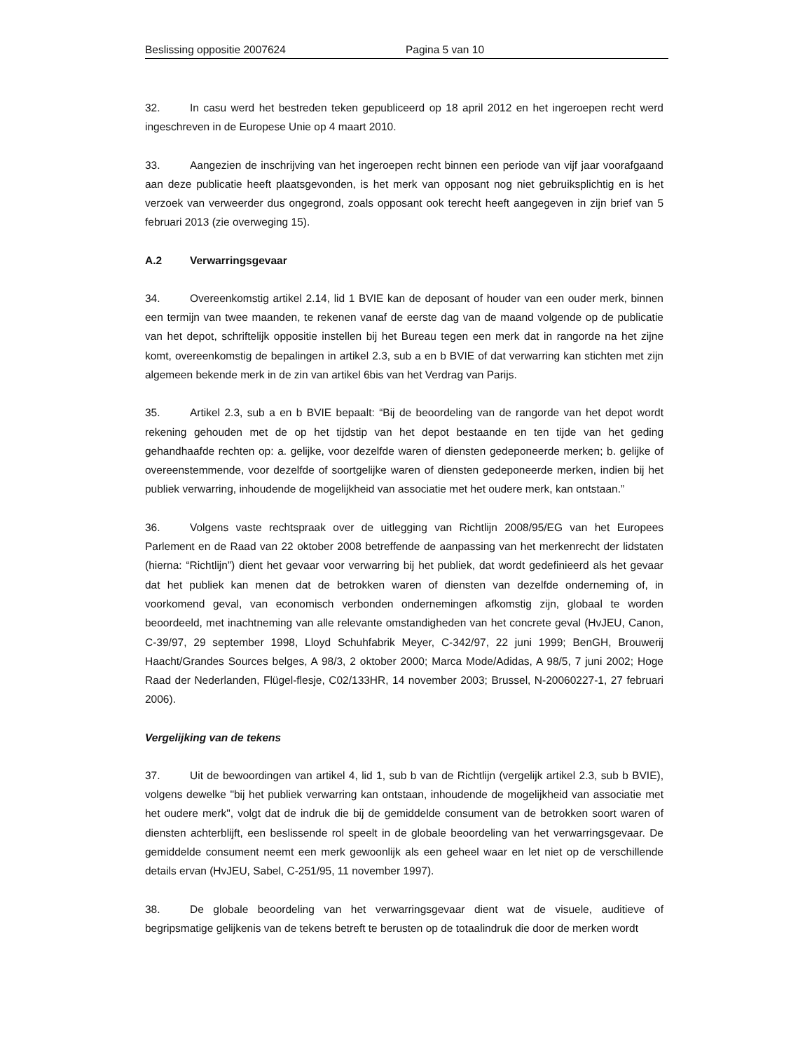Beslissing oppositie 2007624 Pagina 5 van 10
32. In casu werd het bestreden teken gepubliceerd op 18 april 2012 en het ingeroepen recht werd ingeschreven in de Europese Unie op 4 maart 2010.
33. Aangezien de inschrijving van het ingeroepen recht binnen een periode van vijf jaar voorafgaand aan deze publicatie heeft plaatsgevonden, is het merk van opposant nog niet gebruiksplichtig en is het verzoek van verweerder dus ongegrond, zoals opposant ook terecht heeft aangegeven in zijn brief van 5 februari 2013 (zie overweging 15).
A.2 Verwarringsgevaar
34. Overeenkomstig artikel 2.14, lid 1 BVIE kan de deposant of houder van een ouder merk, binnen een termijn van twee maanden, te rekenen vanaf de eerste dag van de maand volgende op de publicatie van het depot, schriftelijk oppositie instellen bij het Bureau tegen een merk dat in rangorde na het zijne komt, overeenkomstig de bepalingen in artikel 2.3, sub a en b BVIE of dat verwarring kan stichten met zijn algemeen bekende merk in de zin van artikel 6bis van het Verdrag van Parijs.
35. Artikel 2.3, sub a en b BVIE bepaalt: “Bij de beoordeling van de rangorde van het depot wordt rekening gehouden met de op het tijdstip van het depot bestaande en ten tijde van het geding gehandhaafde rechten op: a. gelijke, voor dezelfde waren of diensten gedeponeerde merken; b. gelijke of overeenstemmende, voor dezelfde of soortgelijke waren of diensten gedeponeerde merken, indien bij het publiek verwarring, inhoudende de mogelijkheid van associatie met het oudere merk, kan ontstaan.”
36. Volgens vaste rechtspraak over de uitlegging van Richtlijn 2008/95/EG van het Europees Parlement en de Raad van 22 oktober 2008 betreffende de aanpassing van het merkenrecht der lidstaten (hierna: “Richtlijn”) dient het gevaar voor verwarring bij het publiek, dat wordt gedefinieerd als het gevaar dat het publiek kan menen dat de betrokken waren of diensten van dezelfde onderneming of, in voorkomend geval, van economisch verbonden ondernemingen afkomstig zijn, globaal te worden beoordeeld, met inachtneming van alle relevante omstandigheden van het concrete geval (HvJEU, Canon, C-39/97, 29 september 1998, Lloyd Schuhfabrik Meyer, C-342/97, 22 juni 1999; BenGH, Brouwerij Haacht/Grandes Sources belges, A 98/3, 2 oktober 2000; Marca Mode/Adidas, A 98/5, 7 juni 2002; Hoge Raad der Nederlanden, Flügel-flesje, C02/133HR, 14 november 2003; Brussel, N-20060227-1, 27 februari 2006).
Vergelijking van de tekens
37. Uit de bewoordingen van artikel 4, lid 1, sub b van de Richtlijn (vergelijk artikel 2.3, sub b BVIE), volgens dewelke "bij het publiek verwarring kan ontstaan, inhoudende de mogelijkheid van associatie met het oudere merk", volgt dat de indruk die bij de gemiddelde consument van de betrokken soort waren of diensten achterblijft, een beslissende rol speelt in de globale beoordeling van het verwarringsgevaar. De gemiddelde consument neemt een merk gewoonlijk als een geheel waar en let niet op de verschillende details ervan (HvJEU, Sabel, C-251/95, 11 november 1997).
38. De globale beoordeling van het verwarringsgevaar dient wat de visuele, auditieve of begripsmatige gelijkenis van de tekens betreft te berusten op de totaalindruk die door de merken wordt